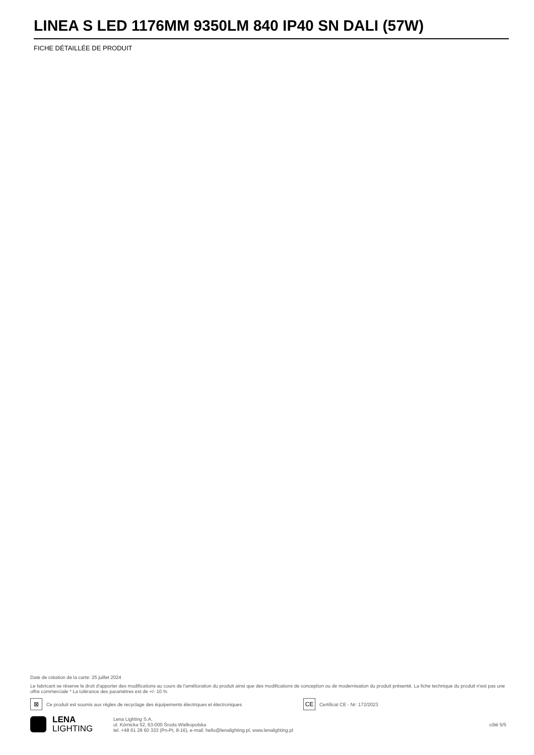LINEA S LED 1176MM 9350LM 840 IP40 SN DALI (57W)
FICHE DÉTAILLÉE DE PRODUIT
Date de création de la carte: 25 juillet 2024
Le fabricant se réserve le droit d'apporter des modifications au cours de l'amélioration du produit ainsi que des modifications de conception ou de modernisation du produit présenté. La fiche technique du produit n'est pas une offre commerciale * La tolérance des paramètres est de +/- 10 %
⊠ Ce produit est soumis aux règles de recyclage des équipements électriques et électroniques CE Certificat CE - Nr: 172/2023
LENA
LIGHTING
Lena Lighting S.A.
ul. Kórnicka 52, 63-000 Środa Wielkopolska
tel. +48 61 28 60 333 (Pn-Pt, 8-16), e-mail: hello@lenalighting.pl, www.lenalighting.pl
côté 5/5